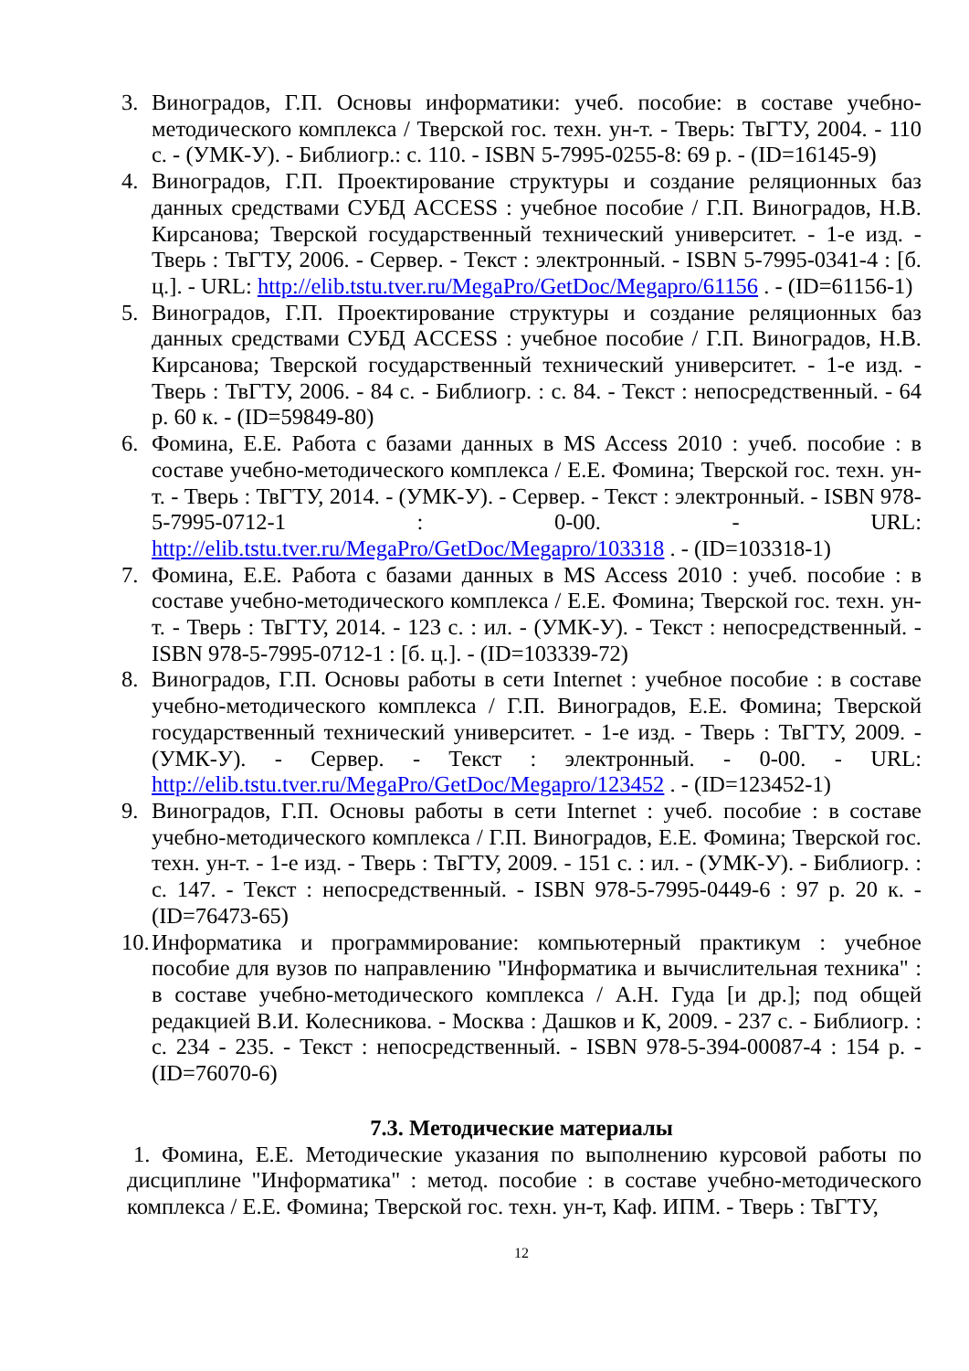3. Виноградов, Г.П. Основы информатики: учеб. пособие: в составе учебно-методического комплекса / Тверской гос. техн. ун-т. - Тверь: ТвГТУ, 2004. - 110 с. - (УМК-У). - Библиогр.: с. 110. - ISBN 5-7995-0255-8: 69 р. - (ID=16145-9)
4. Виноградов, Г.П. Проектирование структуры и создание реляционных баз данных средствами СУБД ACCESS : учебное пособие / Г.П. Виноградов, Н.В. Кирсанова; Тверской государственный технический университет. - 1-е изд. - Тверь : ТвГТУ, 2006. - Сервер. - Текст : электронный. - ISBN 5-7995-0341-4 : [б. ц.]. - URL: http://elib.tstu.tver.ru/MegaPro/GetDoc/Megapro/61156 . - (ID=61156-1)
5. Виноградов, Г.П. Проектирование структуры и создание реляционных баз данных средствами СУБД ACCESS : учебное пособие / Г.П. Виноградов, Н.В. Кирсанова; Тверской государственный технический университет. - 1-е изд. - Тверь : ТвГТУ, 2006. - 84 с. - Библиогр. : с. 84. - Текст : непосредственный. - 64 р. 60 к. - (ID=59849-80)
6. Фомина, Е.Е. Работа с базами данных в MS Access 2010 : учеб. пособие : в составе учебно-методического комплекса / Е.Е. Фомина; Тверской гос. техн. ун-т. - Тверь : ТвГТУ, 2014. - (УМК-У). - Сервер. - Текст : электронный. - ISBN 978-5-7995-0712-1 : 0-00. - URL: http://elib.tstu.tver.ru/MegaPro/GetDoc/Megapro/103318 . - (ID=103318-1)
7. Фомина, Е.Е. Работа с базами данных в MS Access 2010 : учеб. пособие : в составе учебно-методического комплекса / Е.Е. Фомина; Тверской гос. техн. ун-т. - Тверь : ТвГТУ, 2014. - 123 с. : ил. - (УМК-У). - Текст : непосредственный. - ISBN 978-5-7995-0712-1 : [б. ц.]. - (ID=103339-72)
8. Виноградов, Г.П. Основы работы в сети Internet : учебное пособие : в составе учебно-методического комплекса / Г.П. Виноградов, Е.Е. Фомина; Тверской государственный технический университет. - 1-е изд. - Тверь : ТвГТУ, 2009. - (УМК-У). - Сервер. - Текст : электронный. - 0-00. - URL: http://elib.tstu.tver.ru/MegaPro/GetDoc/Megapro/123452 . - (ID=123452-1)
9. Виноградов, Г.П. Основы работы в сети Internet : учеб. пособие : в составе учебно-методического комплекса / Г.П. Виноградов, Е.Е. Фомина; Тверской гос. техн. ун-т. - 1-е изд. - Тверь : ТвГТУ, 2009. - 151 с. : ил. - (УМК-У). - Библиогр. : с. 147. - Текст : непосредственный. - ISBN 978-5-7995-0449-6 : 97 р. 20 к. - (ID=76473-65)
10.
Информатика и программирование: компьютерный практикум : учебное пособие для вузов по направлению "Информатика и вычислительная техника" : в составе учебно-методического комплекса / А.Н. Гуда [и др.]; под общей редакцией В.И. Колесникова. - Москва : Дашков и К, 2009. - 237 с. - Библиогр. : с. 234 - 235. - Текст : непосредственный. - ISBN 978-5-394-00087-4 : 154 р. - (ID=76070-6)
7.3. Методические материалы
1. Фомина, Е.Е. Методические указания по выполнению курсовой работы по дисциплине "Информатика" : метод. пособие : в составе учебно-методического комплекса / Е.Е. Фомина; Тверской гос. техн. ун-т, Каф. ИПМ. - Тверь : ТвГТУ,
12